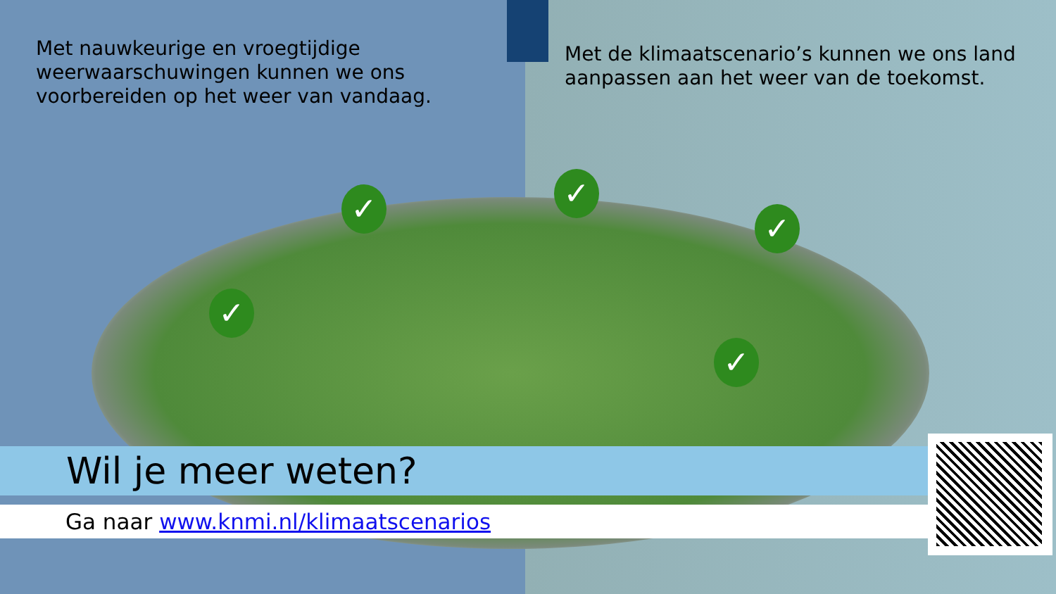Met nauwkeurige en vroegtijdige weerwaarschuwingen kunnen we ons voorbereiden op het weer van vandaag.
Met de klimaatscenario’s kunnen we ons land aanpassen aan het weer van de toekomst.
✓
✓
✓
✓
✓
Wil je meer weten?
Ga naar www.knmi.nl/klimaatscenarios